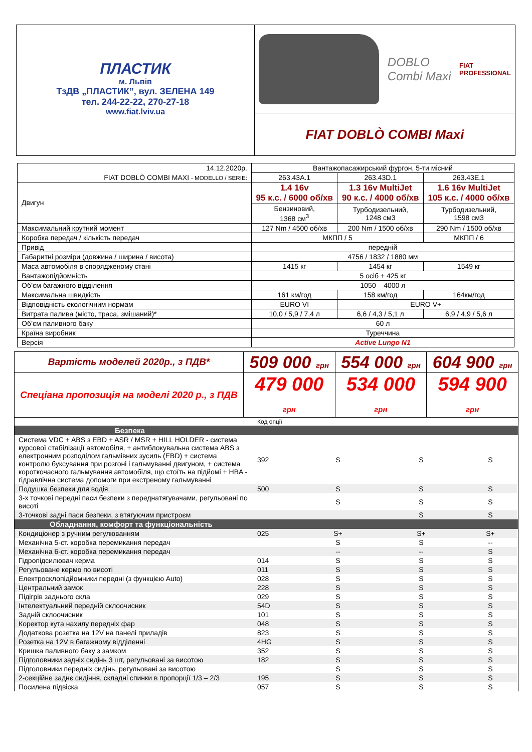ПЛАСТИК
м. Львів
ТзДВ „ПЛАСТИК”, вул. ЗЕЛЕНА 149
тел. 244-22-22, 270-27-18
www.fiat.lviv.ua
DOBLO
Combi Maxi
FIAT
PROFESSIONAL
FIAT DOBLÒ COMBI Maxi
| 14.12.2020р. | Вантажопасажирський фургон, 5-ти місний | | |
| FIAT DOBLÒ COMBI MAXI - MODELLO / SERIE: | 263.43A.1 | 263.43D.1 | 263.43E.1 |
| Двигун | 1.4 16v 95 к.с. / 6000 об/хв | 1.3 16v MultiJet 90 к.с. / 4000 об/хв | 1.6 16v MultiJet 105 к.с. / 4000 об/хв |
| | Бензиновий, 1368 см<sup>3</sup> | Турбодизельний, 1248 см3 | Турбодизельний, 1598 см3 |
| Максимальний крутний момент | 127 Nm / 4500 об/хв | 200 Nm / 1500 об/хв | 290 Nm / 1500 об/хв |
| Коробка передач / кількість передач | МКПП / 5 | | МКПП / 6 |
| Привід | передній | | |
| Габаритні розміри (довжина / ширина / висота) | 4756 / 1832 / 1880 мм | | |
| Маса автомобіля в спорядженому стані | 1415 кг | 1454 кг | 1549 кг |
| Вантажопідйомність | 5 осіб + 425 кг | | |
| Об’єм багажного відділення | 1050 – 4000 л | | |
| Максимальна швидкість | 161 км/год | 158 км/год | 164км/год |
| Відповідність екологічним нормам | EURO VI | EURO V+ | |
| Витрата палива (місто, траса, змішаний)* | 10,0 / 5,9 / 7,4 л | 6,6 / 4,3 / 5,1 л | 6,9 / 4,9 / 5,6 л |
| Об’єм паливного баку | 60 л | | |
| Країна виробник | Туреччина | | |
| Версія | Active Lungo N1 | | |
| Вартість моделей 2020р., з ПДВ* | 509 000 грн | 554 000 грн | 604 900 грн |
| Спеціана пропозиція на моделі 2020 р., з ПДВ | 479 000 грн | 534 000 грн | 594 900 грн |
| | Код опції | | | |
| Безпека | | | | |
| Система VDC + ABS з EBD + ASR / MSR + HILL HOLDER - система курсової стабілізації автомобіля, + антиблокувальна система ABS з електронним розподілом гальмівних зусиль (EBD) + система контролю буксування при розгоні і гальмуванні двигуном, + система короткочасного гальмування автомобіля, що стоїть на підйомі + HBA - гідравлічна система допомоги при екстреному гальмуванні | 392 | S | S | S |
| Подушка безпеки для водія | 500 | S | S | S |
| 3-х точкові передні паси безпеки з переднатягувачами, регульовані по висоті | | S | S | S |
| 3-точкові задні паси безпеки, з втягуючим пристроєм | | | S | S |
| Обладнання, комфорт та функціональність | | | | |
| Кондиціонер з ручним регулюванням | 025 | S+ | S+ | S+ |
| Механічна 5-ст. коробка перемикання передач | | S | S | -- |
| Механічна 6-ст. коробка перемикання передач | | -- | -- | S |
| Гідропідсилювач керма | 014 | S | S | S |
| Регульоване кермо по висоті | 011 | S | S | S |
| Електросклопідйомники передні (з функцією Auto) | 028 | S | S | S |
| Центральний замок | 228 | S | S | S |
| Підігрів заднього скла | 029 | S | S | S |
| Інтелектуальний передній склоочисник | 54D | S | S | S |
| Задній склоочисник | 101 | S | S | S |
| Коректор кута нахилу передніх фар | 048 | S | S | S |
| Додаткова розетка на 12V на панелі приладів | 823 | S | S | S |
| Розетка на 12V в багажному відділенні | 4HG | S | S | S |
| Кришка паливного баку з замком | 352 | S | S | S |
| Підголовники задніх сидінь 3 шт, регульовані за висотою | 182 | S | S | S |
| Підголовники передніх сидінь, регульовані за висотою | | S | S | S |
| 2-секційне заднє сидіння, складні спинки в пропорції 1/3 – 2/3 | 195 | S | S | S |
| Посилена підвіска | 057 | S | S | S |